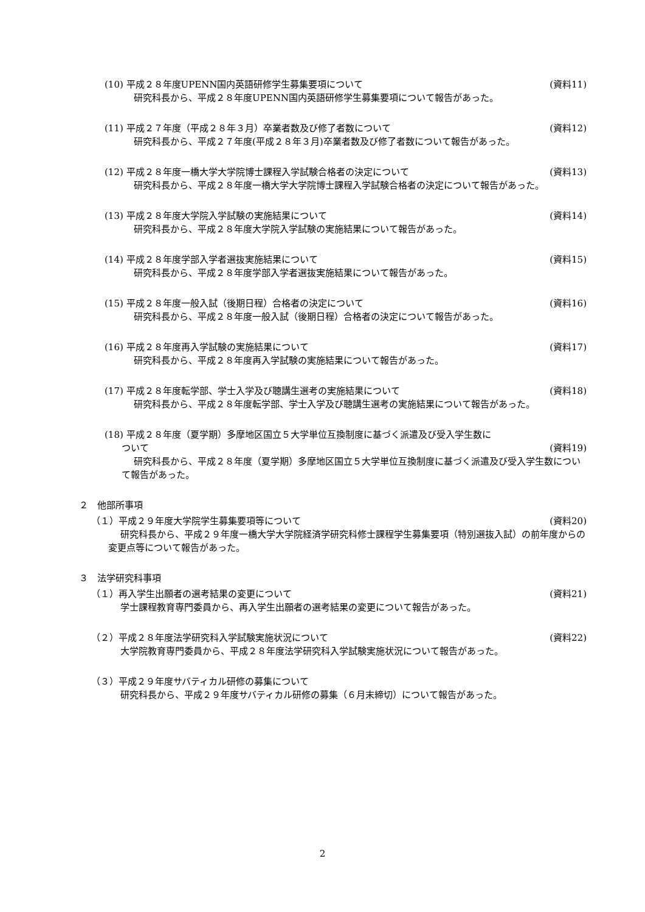(10) 平成２８年度UPENN国内英語研修学生募集要項について (資料11)
研究科長から、平成２８年度UPENN国内英語研修学生募集要項について報告があった。
(11) 平成２７年度（平成２８年３月）卒業者数及び修了者数について (資料12)
研究科長から、平成２７年度(平成２８年３月)卒業者数及び修了者数について報告があった。
(12) 平成２８年度一橋大学大学院博士課程入学試験合格者の決定について (資料13)
研究科長から、平成２８年度一橋大学大学院博士課程入学試験合格者の決定について報告があった。
(13) 平成２８年度大学院入学試験の実施結果について (資料14)
研究科長から、平成２８年度大学院入学試験の実施結果について報告があった。
(14) 平成２８年度学部入学者選抜実施結果について (資料15)
研究科長から、平成２８年度学部入学者選抜実施結果について報告があった。
(15) 平成２８年度一般入試（後期日程）合格者の決定について (資料16)
研究科長から、平成２８年度一般入試（後期日程）合格者の決定について報告があった。
(16) 平成２８年度再入学試験の実施結果について (資料17)
研究科長から、平成２８年度再入学試験の実施結果について報告があった。
(17) 平成２８年度転学部、学士入学及び聴講生選考の実施結果について (資料18)
研究科長から、平成２８年度転学部、学士入学及び聴講生選考の実施結果について報告があった。
(18) 平成２８年度（夏学期）多摩地区国立５大学単位互換制度に基づく派遣及び受入学生数に
ついて (資料19)
研究科長から、平成２８年度（夏学期）多摩地区国立５大学単位互換制度に基づく派遣及び受入学生数について報告があった。
２　他部所事項
（１）平成２９年度大学院学生募集要項等について (資料20)
研究科長から、平成２９年度一橋大学大学院経済学研究科修士課程学生募集要項（特別選抜入試）の前年度からの変更点等について報告があった。
３　法学研究科事項
（１）再入学生出願者の選考結果の変更について (資料21)
学士課程教育専門委員から、再入学生出願者の選考結果の変更について報告があった。
（２）平成２８年度法学研究科入学試験実施状況について (資料22)
大学院教育専門委員から、平成２８年度法学研究科入学試験実施状況について報告があった。
（３）平成２９年度サバティカル研修の募集について
研究科長から、平成２９年度サバティカル研修の募集（６月末締切）について報告があった。
2